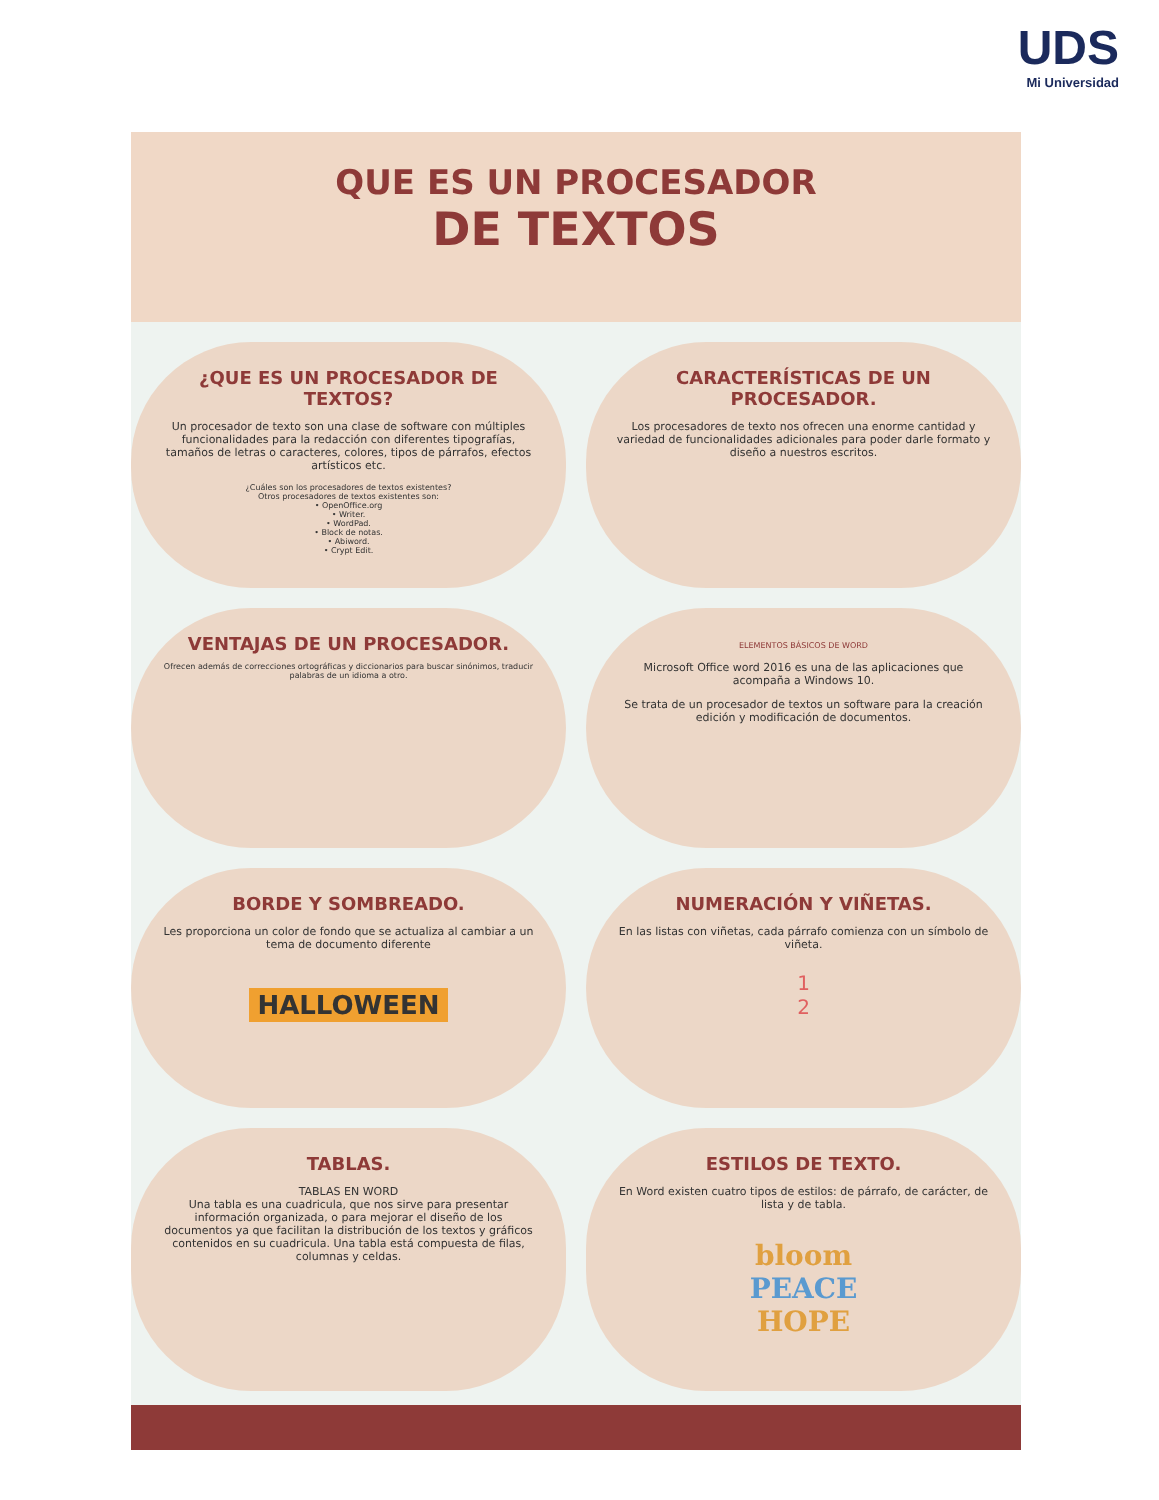UDS
Mi Universidad
QUE ES UN PROCESADOR
DE TEXTOS
¿QUE ES UN PROCESADOR DE TEXTOS?
Un procesador de texto son una clase de software con múltiples funcionalidades para la redacción con diferentes tipografías, tamaños de letras o caracteres, colores, tipos de párrafos, efectos artísticos etc.
¿Cuáles son los procesadores de textos existentes?
Otros procesadores de textos existentes son:
• OpenOffice.org
• Writer.
• WordPad.
• Block de notas.
• Abiword.
• Crypt Edit.
CARACTERÍSTICAS DE UN PROCESADOR.
Los procesadores de texto nos ofrecen una enorme cantidad y variedad de funcionalidades adicionales para poder darle formato y diseño a nuestros escritos.
VENTAJAS DE UN PROCESADOR.
Ofrecen además de correcciones ortográficas y diccionarios para buscar sinónimos, traducir palabras de un idioma a otro.
ELEMENTOS BÁSICOS DE WORD
Microsoft Office word 2016 es una de las aplicaciones que acompaña a Windows 10.
Se trata de un procesador de textos un software para la creación edición y modificación de documentos.
BORDE Y SOMBREADO.
Les proporciona un color de fondo que se actualiza al cambiar a un tema de documento diferente
HALLOWEEN
NUMERACIÓN Y VIÑETAS.
En las listas con viñetas, cada párrafo comienza con un símbolo de viñeta.
1
2
TABLAS.
TABLAS EN WORD
Una tabla es una cuadricula, que nos sirve para presentar información organizada, o para mejorar el diseño de los documentos ya que facilitan la distribución de los textos y gráficos contenidos en su cuadricula. Una tabla está compuesta de filas, columnas y celdas.
ESTILOS DE TEXTO.
En Word existen cuatro tipos de estilos: de párrafo, de carácter, de lista y de tabla.
bloom
PEACE
HOPE